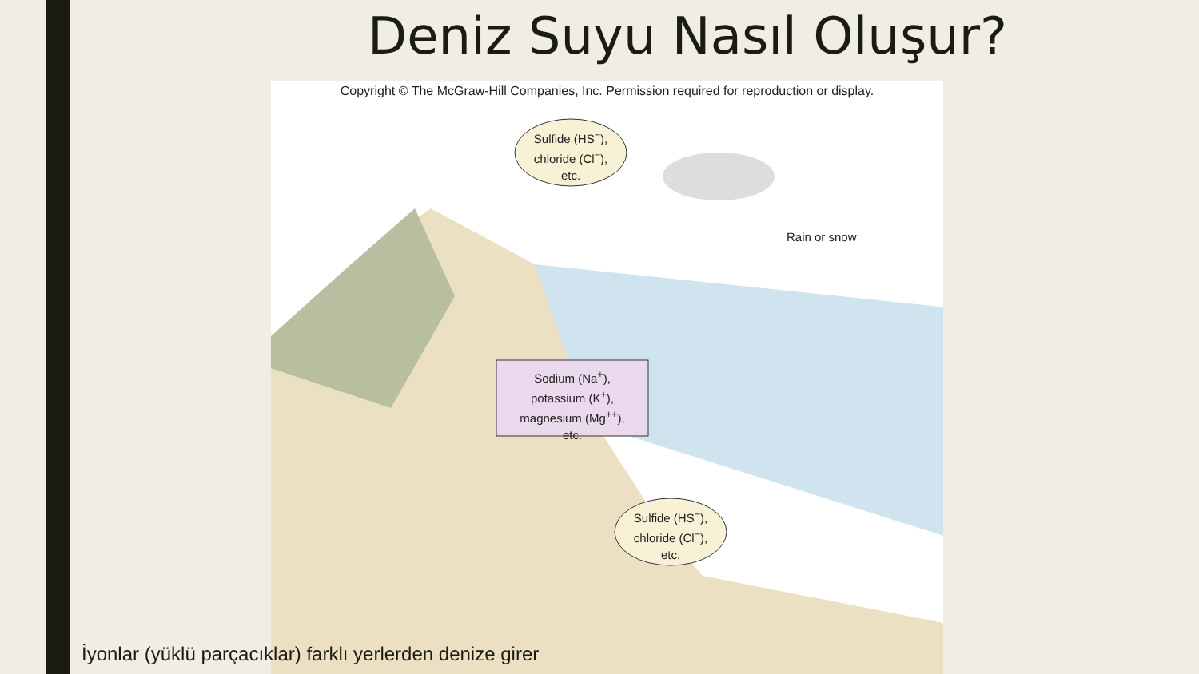Deniz Suyu Nasıl Oluşur?
Copyright © The McGraw-Hill Companies, Inc. Permission required for reproduction or display.
Sulfide (HS<sup>−</sup>),
chloride (Cl<sup>−</sup>),
etc.
Rain or snow
Sodium (Na<sup>+</sup>),
potassium (K<sup>+</sup>),
magnesium (Mg<sup>++</sup>),
etc.
Sulfide (HS<sup>−</sup>),
chloride (Cl<sup>−</sup>),
etc.
İyonlar (yüklü parçacıklar) farklı yerlerden denize girer